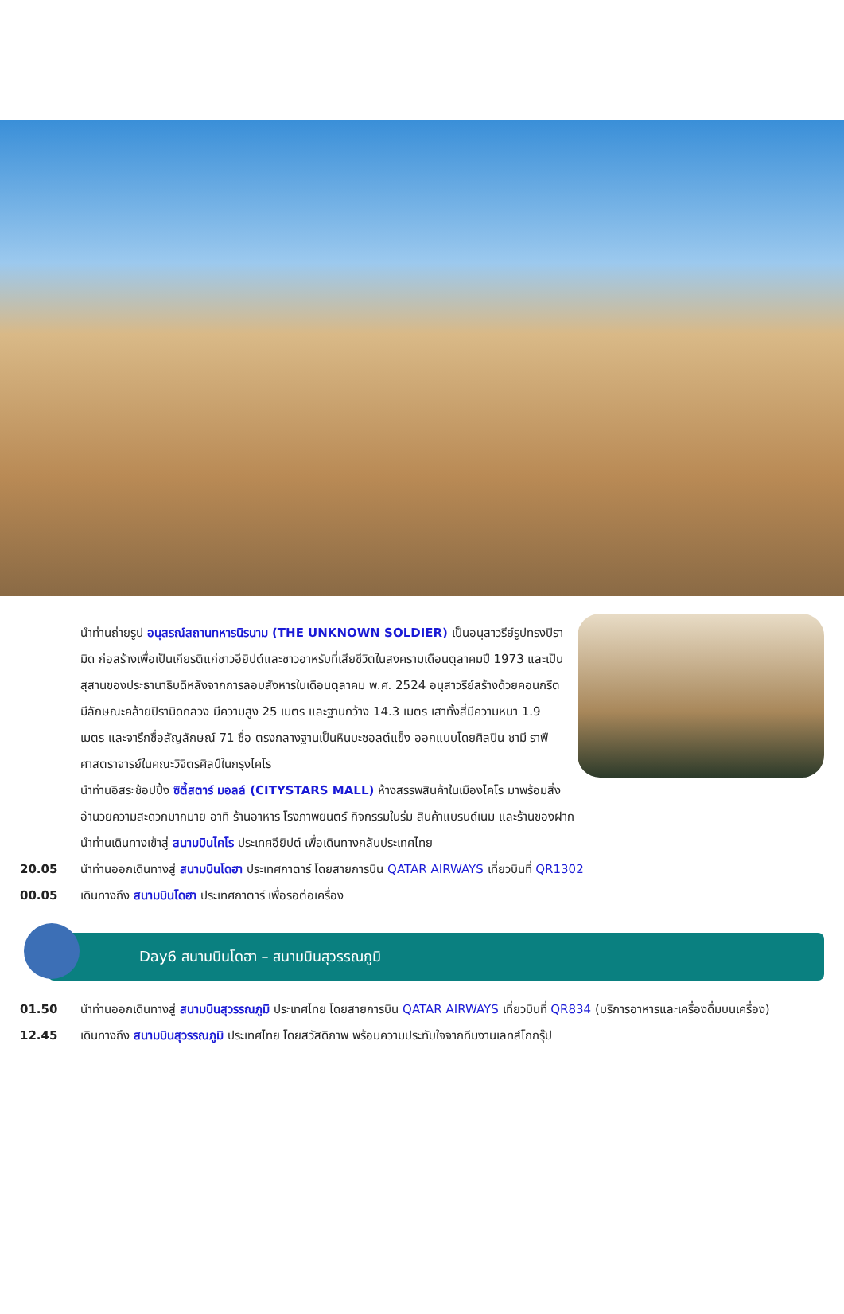นำท่านถ่ายรูป อนุสรณ์สถานทหารนิรนาม (THE UNKNOWN SOLDIER) เป็นอนุสาวรีย์รูปทรงปิรามิด ก่อสร้างเพื่อเป็นเกียรติแก่ชาวอียิปต์และชาวอาหรับที่เสียชีวิตในสงครามเดือนตุลาคมปี 1973 และเป็นสุสานของประธานาธิบดีหลังจากการลอบสังหารในเดือนตุลาคม พ.ศ. 2524 อนุสาวรีย์สร้างด้วยคอนกรีต มีลักษณะคล้ายปิรามิดกลวง มีความสูง 25 เมตร และฐานกว้าง 14.3 เมตร เสาทั้งสี่มีความหนา 1.9 เมตร และจารึกชื่อสัญลักษณ์ 71 ชื่อ ตรงกลางฐานเป็นหินบะซอลต์แข็ง ออกแบบโดยศิลปิน ซามี ราฟี ศาสตราจารย์ในคณะวิจิตรศิลป์ในกรุงไคโร
นำท่านอิสระช้อปปิ้ง ซิตี้สตาร์ มอลล์ (CITYSTARS MALL) ห้างสรรพสินค้าในเมืองไคโร มาพร้อมสิ่งอำนวยความสะดวกมากมาย อาทิ ร้านอาหาร โรงภาพยนตร์ กิจกรรมในร่ม สินค้าแบรนด์เนม และร้านของฝาก
นำท่านเดินทางเข้าสู่ สนามบินไคโร ประเทศอียิปต์ เพื่อเดินทางกลับประเทศไทย
20.05 นำท่านออกเดินทางสู่ สนามบินโดฮา ประเทศกาตาร์ โดยสายการบิน QATAR AIRWAYS เที่ยวบินที่ QR1302
00.05 เดินทางถึง สนามบินโดฮา ประเทศกาตาร์ เพื่อรอต่อเครื่อง
Day6 สนามบินโดฮา – สนามบินสุวรรณภูมิ
01.50 นำท่านออกเดินทางสู่ สนามบินสุวรรณภูมิ ประเทศไทย โดยสายการบิน QATAR AIRWAYS เที่ยวบินที่ QR834 (บริการอาหารและเครื่องดื่มบนเครื่อง)
12.45 เดินทางถึง สนามบินสุวรรณภูมิ ประเทศไทย โดยสวัสดิภาพ พร้อมความประทับใจจากทีมงานเลทส์โกกรุ๊ป